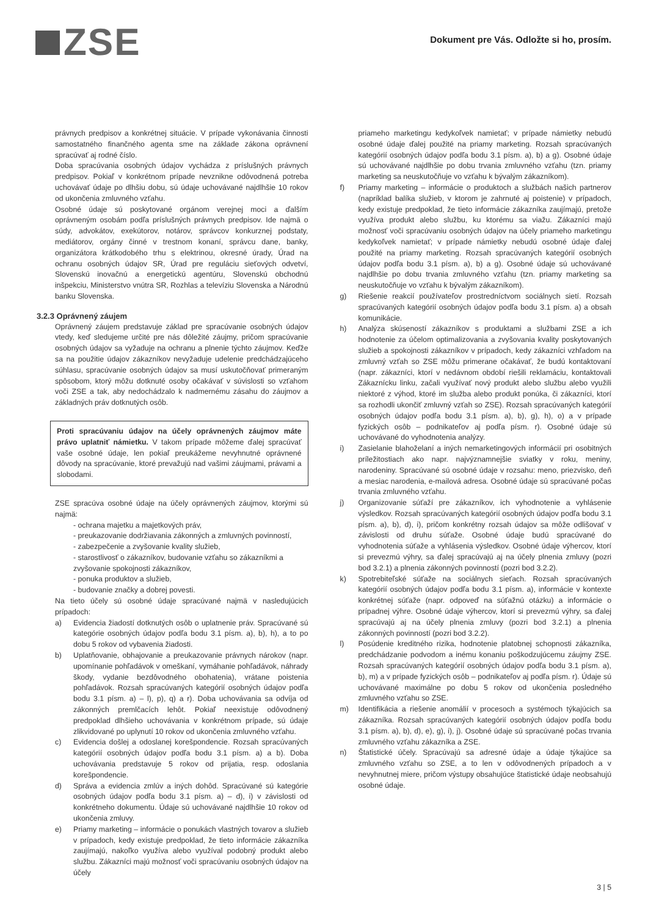ZSE
Dokument pre Vás. Odložte si ho, prosím.
právnych predpisov a konkrétnej situácie. V prípade vykonávania činnosti samostatného finančného agenta sme na základe zákona oprávnení spracúvať aj rodné číslo.
Doba spracúvania osobných údajov vychádza z príslušných právnych predpisov. Pokiaľ v konkrétnom prípade nevznikne odôvodnená potreba uchovávať údaje po dlhšiu dobu, sú údaje uchovávané najdlhšie 10 rokov od ukončenia zmluvného vzťahu.
Osobné údaje sú poskytované orgánom verejnej moci a ďalším oprávneným osobám podľa príslušných právnych predpisov. Ide najmä o súdy, advokátov, exekútorov, notárov, správcov konkurznej podstaty, mediátorov, orgány činné v trestnom konaní, správcu dane, banky, organizátora krátkodobého trhu s elektrinou, okresné úrady, Úrad na ochranu osobných údajov SR, Úrad pre reguláciu sieťových odvetví, Slovenskú inovačnú a energetickú agentúru, Slovenskú obchodnú inšpekciu, Ministerstvo vnútra SR, Rozhlas a televíziu Slovenska a Národnú banku Slovenska.
3.2.3 Oprávnený záujem
Oprávnený záujem predstavuje základ pre spracúvanie osobných údajov vtedy, keď sledujeme určité pre nás dôležité záujmy, pričom spracúvanie osobných údajov sa vyžaduje na ochranu a plnenie týchto záujmov. Keďže sa na použitie údajov zákazníkov nevyžaduje udelenie predchádzajúceho súhlasu, spracúvanie osobných údajov sa musí uskutočňovať primeraným spôsobom, ktorý môžu dotknuté osoby očakávať v súvislosti so vzťahom voči ZSE a tak, aby nedochádzalo k nadmernému zásahu do záujmov a základných práv dotknutých osôb.
Proti spracúvaniu údajov na účely oprávnených záujmov máte právo uplatniť námietku. V takom prípade môžeme ďalej spracúvať vaše osobné údaje, len pokiaľ preukážeme nevyhnutné oprávnené dôvody na spracúvanie, ktoré prevažujú nad vašimi záujmami, právami a slobodami.
ZSE spracúva osobné údaje na účely oprávnených záujmov, ktorými sú najmä:
- ochrana majetku a majetkových práv,
- preukazovanie dodržiavania zákonných a zmluvných povinností,
- zabezpečenie a zvyšovanie kvality služieb,
- starostlivosť o zákazníkov, budovanie vzťahu so zákazníkmi a zvyšovanie spokojnosti zákazníkov,
- ponuka produktov a služieb,
- budovanie značky a dobrej povesti.
Na tieto účely sú osobné údaje spracúvané najmä v nasledujúcich prípadoch:
a) Evidencia žiadostí dotknutých osôb o uplatnenie práv. Spracúvané sú kategórie osobných údajov podľa bodu 3.1 písm. a), b), h), a to po dobu 5 rokov od vybavenia žiadosti.
b) Uplatňovanie, obhajovanie a preukazovanie právnych nárokov (napr. upomínanie pohľadávok v omeškaní, vymáhanie pohľadávok, náhrady škody, vydanie bezdôvodného obohatenia), vrátane poistenia pohľadávok. Rozsah spracúvaných kategórií osobných údajov podľa bodu 3.1 písm. a) – l), p), q) a r). Doba uchovávania sa odvíja od zákonných premlčacích lehôt. Pokiaľ neexistuje odôvodnený predpoklad dlhšieho uchovávania v konkrétnom prípade, sú údaje zlikvidované po uplynutí 10 rokov od ukončenia zmluvného vzťahu.
c) Evidencia došlej a odoslanej korešpondencie. Rozsah spracúvaných kategórií osobných údajov podľa bodu 3.1 písm. a) a b). Doba uchovávania predstavuje 5 rokov od prijatia, resp. odoslania korešpondencie.
d) Správa a evidencia zmlúv a iných dohôd. Spracúvané sú kategórie osobných údajov podľa bodu 3.1 písm. a) – d), i) v závislosti od konkrétneho dokumentu. Údaje sú uchovávané najdlhšie 10 rokov od ukončenia zmluvy.
e) Priamy marketing – informácie o ponukách vlastných tovarov a služieb v prípadoch, kedy existuje predpoklad, že tieto informácie zákazníka zaujímajú, nakoľko využíva alebo využíval podobný produkt alebo službu. Zákazníci majú možnosť voči spracúvaniu osobných údajov na účely
priameho marketingu kedykoľvek namietať; v prípade námietky nebudú osobné údaje ďalej použité na priamy marketing. Rozsah spracúvaných kategórií osobných údajov podľa bodu 3.1 písm. a), b) a g). Osobné údaje sú uchovávané najdlhšie po dobu trvania zmluvného vzťahu (tzn. priamy marketing sa neuskutočňuje vo vzťahu k bývalým zákazníkom).
f) Priamy marketing – informácie o produktoch a službách našich partnerov (napríklad balíka služieb, v ktorom je zahrnuté aj poistenie) v prípadoch, kedy existuje predpoklad, že tieto informácie zákazníka zaujímajú, pretože využíva produkt alebo službu, ku ktorému sa viažu. Zákazníci majú možnosť voči spracúvaniu osobných údajov na účely priameho marketingu kedykoľvek namietať; v prípade námietky nebudú osobné údaje ďalej použité na priamy marketing. Rozsah spracúvaných kategórií osobných údajov podľa bodu 3.1 písm. a), b) a g). Osobné údaje sú uchovávané najdlhšie po dobu trvania zmluvného vzťahu (tzn. priamy marketing sa neuskutočňuje vo vzťahu k bývalým zákazníkom).
g) Riešenie reakcií používateľov prostredníctvom sociálnych sietí. Rozsah spracúvaných kategórií osobných údajov podľa bodu 3.1 písm. a) a obsah komunikácie.
h) Analýza skúseností zákazníkov s produktami a službami ZSE a ich hodnotenie za účelom optimalizovania a zvyšovania kvality poskytovaných služieb a spokojnosti zákazníkov v prípadoch, kedy zákazníci vzhľadom na zmluvný vzťah so ZSE môžu primerane očakávať, že budú kontaktovaní (napr. zákazníci, ktorí v nedávnom období riešili reklamáciu, kontaktovali Zákaznícku linku, začali využívať nový produkt alebo službu alebo využili niektoré z výhod, ktoré im služba alebo produkt ponúka, či zákazníci, ktorí sa rozhodli ukončiť zmluvný vzťah so ZSE). Rozsah spracúvaných kategórií osobných údajov podľa bodu 3.1 písm. a), b), g), h), o) a v prípade fyzických osôb – podnikateľov aj podľa písm. r). Osobné údaje sú uchovávané do vyhodnotenia analýzy.
i) Zasielanie blahoželaní a iných nemarketingových informácií pri osobitných príležitostiach ako napr. najvýznamnejšie sviatky v roku, meniny, narodeniny. Spracúvané sú osobné údaje v rozsahu: meno, priezvisko, deň a mesiac narodenia, e-mailová adresa. Osobné údaje sú spracúvané počas trvania zmluvného vzťahu.
j) Organizovanie súťaží pre zákazníkov, ich vyhodnotenie a vyhlásenie výsledkov. Rozsah spracúvaných kategórií osobných údajov podľa bodu 3.1 písm. a), b), d), i), pričom konkrétny rozsah údajov sa môže odlišovať v závislosti od druhu súťaže. Osobné údaje budú spracúvané do vyhodnotenia súťaže a vyhlásenia výsledkov. Osobné údaje výhercov, ktorí si prevezmú výhry, sa ďalej spracúvajú aj na účely plnenia zmluvy (pozri bod 3.2.1) a plnenia zákonných povinností (pozri bod 3.2.2).
k) Spotrebiteľské súťaže na sociálnych sieťach. Rozsah spracúvaných kategórií osobných údajov podľa bodu 3.1 písm. a), informácie v kontexte konkrétnej súťaže (napr. odpoveď na súťažnú otázku) a informácie o prípadnej výhre. Osobné údaje výhercov, ktorí si prevezmú výhry, sa ďalej spracúvajú aj na účely plnenia zmluvy (pozri bod 3.2.1) a plnenia zákonných povinností (pozri bod 3.2.2).
l) Posúdenie kreditného rizika, hodnotenie platobnej schopnosti zákazníka, predchádzanie podvodom a inému konaniu poškodzujúcemu záujmy ZSE. Rozsah spracúvaných kategórií osobných údajov podľa bodu 3.1 písm. a), b), m) a v prípade fyzických osôb – podnikateľov aj podľa písm. r). Údaje sú uchovávané maximálne po dobu 5 rokov od ukončenia posledného zmluvného vzťahu so ZSE.
m) Identifikácia a riešenie anomálií v procesoch a systémoch týkajúcich sa zákazníka. Rozsah spracúvaných kategórií osobných údajov podľa bodu 3.1 písm. a), b), d), e), g), i), j). Osobné údaje sú spracúvané počas trvania zmluvného vzťahu zákazníka a ZSE.
n) Štatistické účely. Spracúvajú sa adresné údaje a údaje týkajúce sa zmluvného vzťahu so ZSE, a to len v odôvodnených prípadoch a v nevyhnutnej miere, pričom výstupy obsahujúce štatistické údaje neobsahujú osobné údaje.
3 | 5